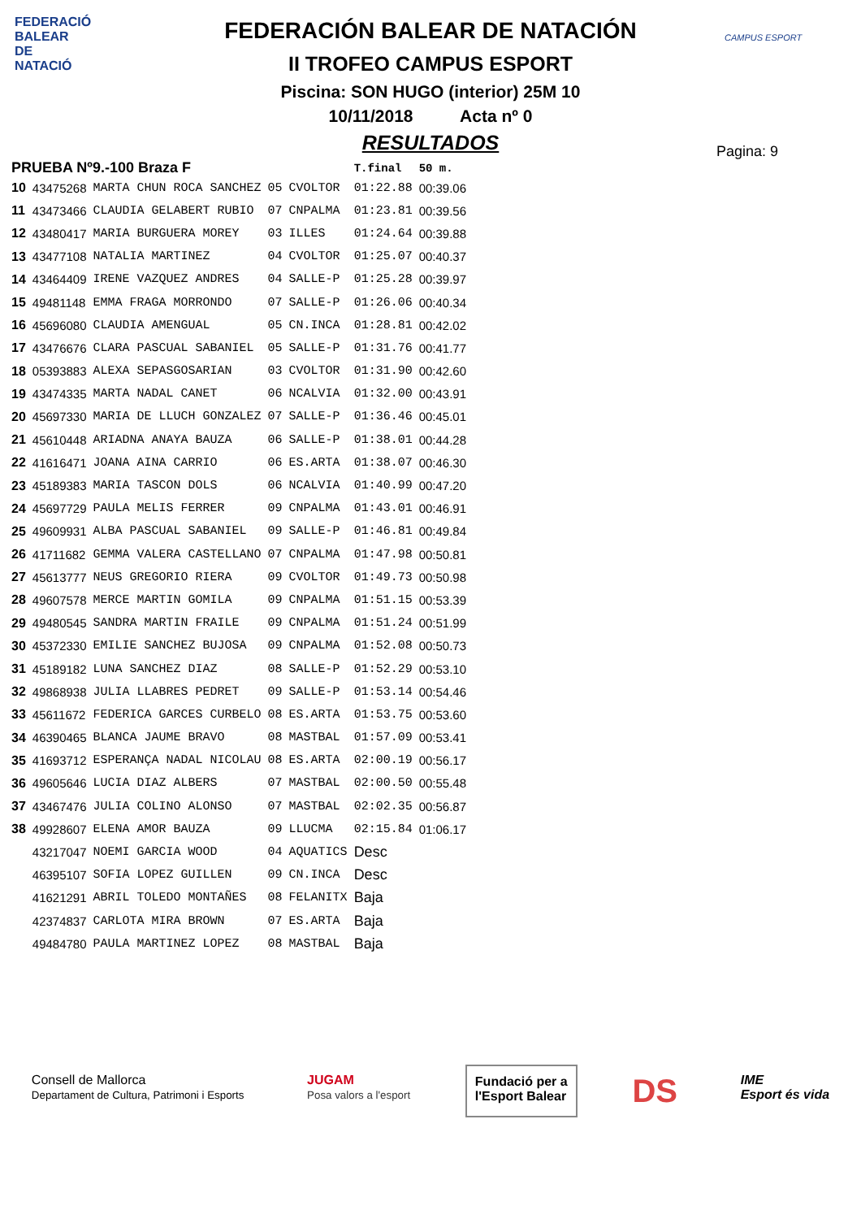FEDERACIÓ BALEAR DE NATACIÓ
CAMPUS ESPORT
FEDERACIÓN BALEAR DE NATACIÓN
II TROFEO CAMPUS ESPORT
Piscina: SON HUGO (interior) 25M 10
10/11/2018 Acta nº 0
RESULTADOS
Pagina: 9
| PRUEBA Nº9.-100 Braza F | | | | | T.final | 50 m. |
| --- | --- | --- | --- | --- | --- | --- |
| 10 | 43475268 | MARTA CHUN ROCA SANCHEZ | 05 | CVOLTOR | 01:22.88 | 00:39.06 |
| 11 | 43473466 | CLAUDIA GELABERT RUBIO | 07 | CNPALMA | 01:23.81 | 00:39.56 |
| 12 | 43480417 | MARIA BURGUERA MOREY | 03 | ILLES | 01:24.64 | 00:39.88 |
| 13 | 43477108 | NATALIA MARTINEZ | 04 | CVOLTOR | 01:25.07 | 00:40.37 |
| 14 | 43464409 | IRENE VAZQUEZ ANDRES | 04 | SALLE-P | 01:25.28 | 00:39.97 |
| 15 | 49481148 | EMMA FRAGA MORRONDO | 07 | SALLE-P | 01:26.06 | 00:40.34 |
| 16 | 45696080 | CLAUDIA AMENGUAL | 05 | CN.INCA | 01:28.81 | 00:42.02 |
| 17 | 43476676 | CLARA PASCUAL SABANIEL | 05 | SALLE-P | 01:31.76 | 00:41.77 |
| 18 | 05393883 | ALEXA SEPASGOSARIAN | 03 | CVOLTOR | 01:31.90 | 00:42.60 |
| 19 | 43474335 | MARTA NADAL CANET | 06 | NCALVIA | 01:32.00 | 00:43.91 |
| 20 | 45697330 | MARIA DE LLUCH GONZALEZ | 07 | SALLE-P | 01:36.46 | 00:45.01 |
| 21 | 45610448 | ARIADNA ANAYA BAUZA | 06 | SALLE-P | 01:38.01 | 00:44.28 |
| 22 | 41616471 | JOANA AINA CARRIO | 06 | ES.ARTA | 01:38.07 | 00:46.30 |
| 23 | 45189383 | MARIA TASCON DOLS | 06 | NCALVIA | 01:40.99 | 00:47.20 |
| 24 | 45697729 | PAULA MELIS FERRER | 09 | CNPALMA | 01:43.01 | 00:46.91 |
| 25 | 49609931 | ALBA PASCUAL SABANIEL | 09 | SALLE-P | 01:46.81 | 00:49.84 |
| 26 | 41711682 | GEMMA VALERA CASTELLANO | 07 | CNPALMA | 01:47.98 | 00:50.81 |
| 27 | 45613777 | NEUS GREGORIO RIERA | 09 | CVOLTOR | 01:49.73 | 00:50.98 |
| 28 | 49607578 | MERCE MARTIN GOMILA | 09 | CNPALMA | 01:51.15 | 00:53.39 |
| 29 | 49480545 | SANDRA MARTIN FRAILE | 09 | CNPALMA | 01:51.24 | 00:51.99 |
| 30 | 45372330 | EMILIE SANCHEZ BUJOSA | 09 | CNPALMA | 01:52.08 | 00:50.73 |
| 31 | 45189182 | LUNA SANCHEZ DIAZ | 08 | SALLE-P | 01:52.29 | 00:53.10 |
| 32 | 49868938 | JULIA LLABRES PEDRET | 09 | SALLE-P | 01:53.14 | 00:54.46 |
| 33 | 45611672 | FEDERICA GARCES CURBELO | 08 | ES.ARTA | 01:53.75 | 00:53.60 |
| 34 | 46390465 | BLANCA JAUME BRAVO | 08 | MASTBAL | 01:57.09 | 00:53.41 |
| 35 | 41693712 | ESPERANÇA NADAL NICOLAU | 08 | ES.ARTA | 02:00.19 | 00:56.17 |
| 36 | 49605646 | LUCIA DIAZ ALBERS | 07 | MASTBAL | 02:00.50 | 00:55.48 |
| 37 | 43467476 | JULIA COLINO ALONSO | 07 | MASTBAL | 02:02.35 | 00:56.87 |
| 38 | 49928607 | ELENA AMOR BAUZA | 09 | LLUCMA | 02:15.84 | 01:06.17 |
| | 43217047 | NOEMI GARCIA WOOD | 04 | AQUATICS | Desc | |
| | 46395107 | SOFIA LOPEZ GUILLEN | 09 | CN.INCA | Desc | |
| | 41621291 | ABRIL TOLEDO MONTAÑES | 08 | FELANITX | Baja | |
| | 42374837 | CARLOTA MIRA BROWN | 07 | ES.ARTA | Baja | |
| | 49484780 | PAULA MARTINEZ LOPEZ | 08 | MASTBAL | Baja | |
Consell de Mallorca
Departament de Cultura, Patrimoni i Esports
JUGAM
Posa valors a l'esport
Fundació per a
l'Esport Balear
DS
IME
Esport és vida